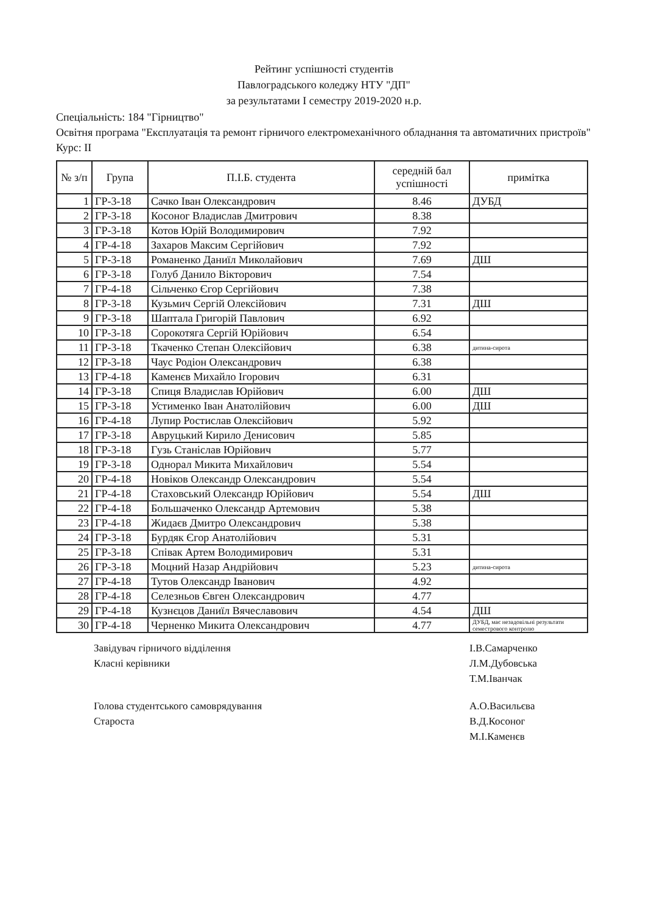Рейтинг успішності студентів
Павлоградського коледжу НТУ "ДП"
за результатами І семестру 2019-2020 н.р.
Спеціальність: 184 "Гірництво"
Освітня програма "Експлуатація та ремонт гірничого електромеханічного обладнання та автоматичних пристроїв"
Курс: ІІ
| № з/п | Група | П.І.Б. студента | середній бал успішності | примітка |
| --- | --- | --- | --- | --- |
| 1 | ГР-3-18 | Сачко Іван Олександрович | 8.46 | ДУБД |
| 2 | ГР-3-18 | Косоног Владислав Дмитрович | 8.38 | |
| 3 | ГР-3-18 | Котов Юрій Володимирович | 7.92 | |
| 4 | ГР-4-18 | Захаров Максим Сергійович | 7.92 | |
| 5 | ГР-3-18 | Романенко Даниїл Миколайович | 7.69 | ДШ |
| 6 | ГР-3-18 | Голуб Данило Вікторович | 7.54 | |
| 7 | ГР-4-18 | Сільченко Єгор Сергійович | 7.38 | |
| 8 | ГР-3-18 | Кузьмич Сергій Олексійович | 7.31 | ДШ |
| 9 | ГР-3-18 | Шаптала Григорій Павлович | 6.92 | |
| 10 | ГР-3-18 | Сорокотяга Сергій Юрійович | 6.54 | |
| 11 | ГР-3-18 | Ткаченко Степан Олексійович | 6.38 | дитина-сирота |
| 12 | ГР-3-18 | Чаус Родіон Олександрович | 6.38 | |
| 13 | ГР-4-18 | Каменєв Михайло Ігорович | 6.31 | |
| 14 | ГР-3-18 | Спиця Владислав Юрійович | 6.00 | ДШ |
| 15 | ГР-3-18 | Устименко Іван Анатолійович | 6.00 | ДШ |
| 16 | ГР-4-18 | Лупир Ростислав Олексійович | 5.92 | |
| 17 | ГР-3-18 | Авруцький Кирило Денисович | 5.85 | |
| 18 | ГР-3-18 | Гузь Станіслав Юрійович | 5.77 | |
| 19 | ГР-3-18 | Однорал Микита Михайлович | 5.54 | |
| 20 | ГР-4-18 | Новіков Олександр Олександрович | 5.54 | |
| 21 | ГР-4-18 | Стаховський Олександр Юрійович | 5.54 | ДШ |
| 22 | ГР-4-18 | Большаченко Олександр Артемович | 5.38 | |
| 23 | ГР-4-18 | Жидаєв Дмитро Олександрович | 5.38 | |
| 24 | ГР-3-18 | Бурдяк Єгор Анатолійович | 5.31 | |
| 25 | ГР-3-18 | Співак Артем Володимирович | 5.31 | |
| 26 | ГР-3-18 | Моцний Назар Андрійович | 5.23 | дитина-сирота |
| 27 | ГР-4-18 | Тутов Олександр Іванович | 4.92 | |
| 28 | ГР-4-18 | Селезньов Євген Олександрович | 4.77 | |
| 29 | ГР-4-18 | Кузнєцов Даниїл Вячеславович | 4.54 | ДШ |
| 30 | ГР-4-18 | Черненко Микита Олександрович | 4.77 | ДУБД, має незадовільні результати семестрового контролю |
Завідувач гірничого відділення
Класні керівники
І.В.Самарченко
Л.М.Дубовська
Т.М.Іванчак
Голова студентського самоврядування
Староста
А.О.Васильєва
В.Д.Косоног
М.І.Каменєв